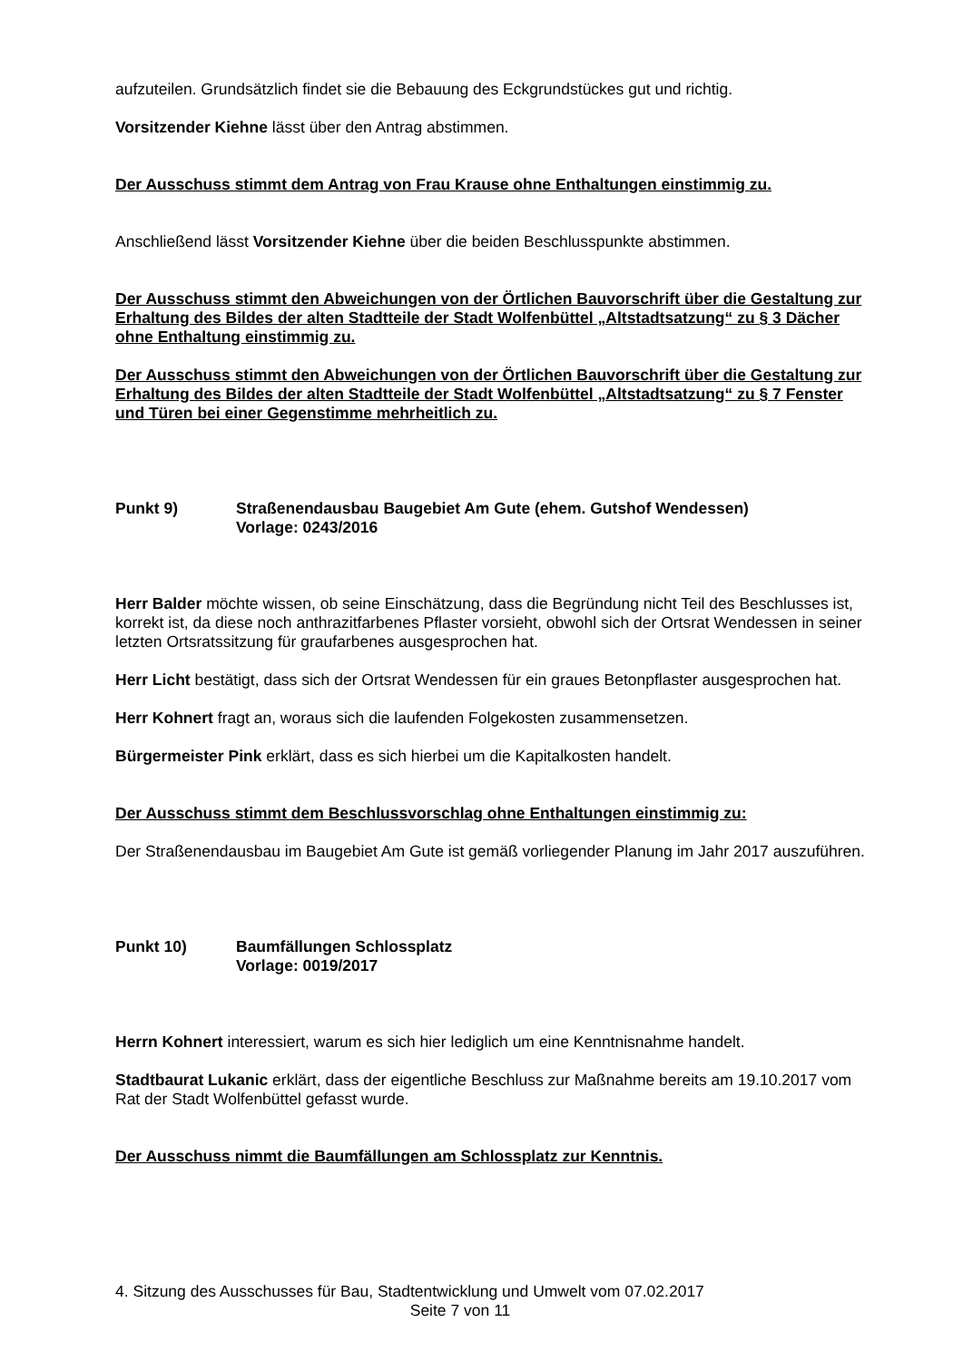aufzuteilen. Grundsätzlich findet sie die Bebauung des Eckgrundstückes gut und richtig.
Vorsitzender Kiehne lässt über den Antrag abstimmen.
Der Ausschuss stimmt dem Antrag von Frau Krause ohne Enthaltungen einstimmig zu.
Anschließend lässt Vorsitzender Kiehne über die beiden Beschlusspunkte abstimmen.
Der Ausschuss stimmt den Abweichungen von der Örtlichen Bauvorschrift über die Gestaltung zur Erhaltung des Bildes der alten Stadtteile der Stadt Wolfenbüttel „Altstadtsatzung“ zu § 3 Dächer ohne Enthaltung einstimmig zu.
Der Ausschuss stimmt den Abweichungen von der Örtlichen Bauvorschrift über die Gestaltung zur Erhaltung des Bildes der alten Stadtteile der Stadt Wolfenbüttel „Altstadtsatzung“ zu § 7 Fenster und Türen bei einer Gegenstimme mehrheitlich zu.
Punkt 9) Straßenendausbau Baugebiet Am Gute (ehem. Gutshof Wendessen)
Vorlage: 0243/2016
Herr Balder möchte wissen, ob seine Einschätzung, dass die Begründung nicht Teil des Beschlusses ist, korrekt ist, da diese noch anthrazitfarbenes Pflaster vorsieht, obwohl sich der Ortsrat Wendessen in seiner letzten Ortsratssitzung für graufarbenes ausgesprochen hat.
Herr Licht bestätigt, dass sich der Ortsrat Wendessen für ein graues Betonpflaster ausgesprochen hat.
Herr Kohnert fragt an, woraus sich die laufenden Folgekosten zusammensetzen.
Bürgermeister Pink erklärt, dass es sich hierbei um die Kapitalkosten handelt.
Der Ausschuss stimmt dem Beschlussvorschlag ohne Enthaltungen einstimmig zu:
Der Straßenendausbau im Baugebiet Am Gute ist gemäß vorliegender Planung im Jahr 2017 auszuführen.
Punkt 10) Baumfällungen Schlossplatz
Vorlage: 0019/2017
Herrn Kohnert interessiert, warum es sich hier lediglich um eine Kenntnisnahme handelt.
Stadtbaurat Lukanic erklärt, dass der eigentliche Beschluss zur Maßnahme bereits am 19.10.2017 vom Rat der Stadt Wolfenbüttel gefasst wurde.
Der Ausschuss nimmt die Baumfällungen am Schlossplatz zur Kenntnis.
4. Sitzung des Ausschusses für Bau, Stadtentwicklung und Umwelt vom 07.02.2017
Seite 7 von 11